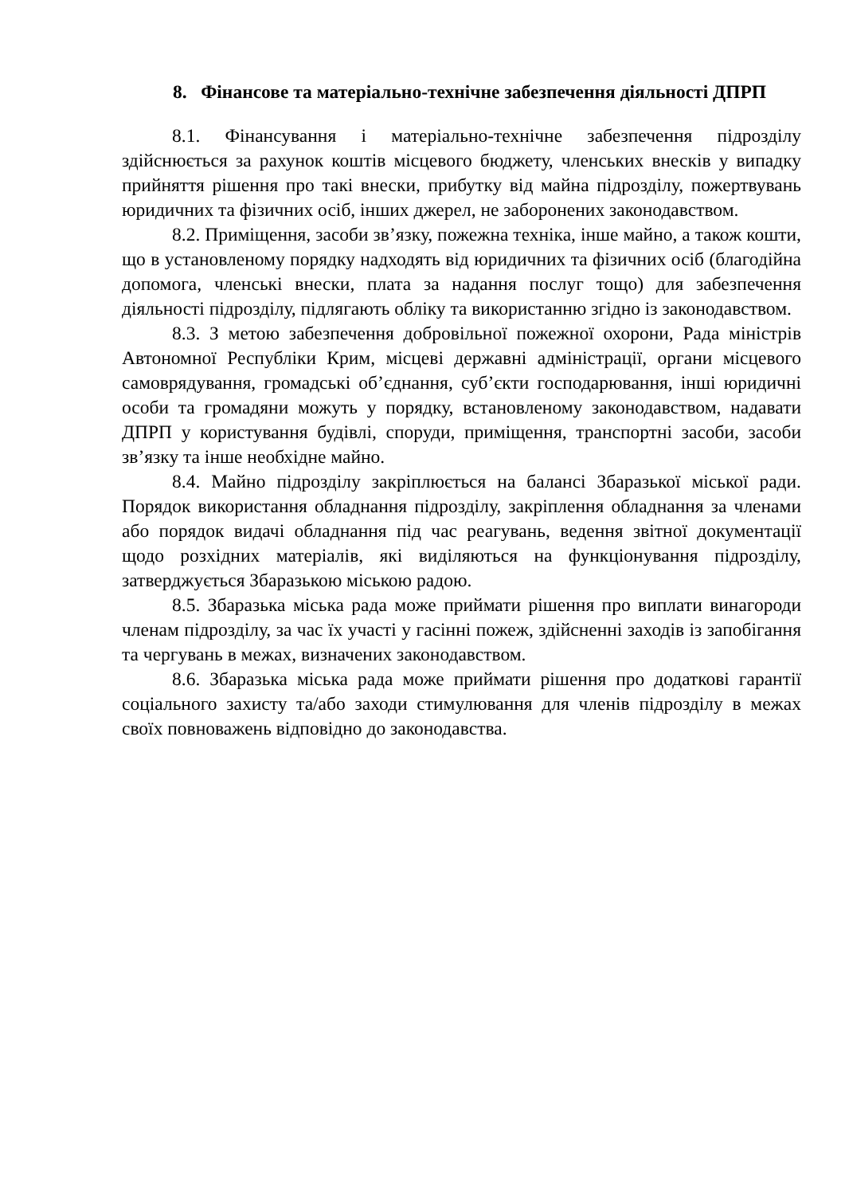8. Фінансове та матеріально-технічне забезпечення діяльності ДПРП
8.1. Фінансування і матеріально-технічне забезпечення підрозділу здійснюється за рахунок коштів місцевого бюджету, членських внесків у випадку прийняття рішення про такі внески, прибутку від майна підрозділу, пожертвувань юридичних та фізичних осіб, інших джерел, не заборонених законодавством.
8.2. Приміщення, засоби зв’язку, пожежна техніка, інше майно, а також кошти, що в установленому порядку надходять від юридичних та фізичних осіб (благодійна допомога, членські внески, плата за надання послуг тощо) для забезпечення діяльності підрозділу, підлягають обліку та використанню згідно із законодавством.
8.3. З метою забезпечення добровільної пожежної охорони, Рада міністрів Автономної Республіки Крим, місцеві державні адміністрації, органи місцевого самоврядування, громадські об’єднання, суб’єкти господарювання, інші юридичні особи та громадяни можуть у порядку, встановленому законодавством, надавати ДПРП у користування будівлі, споруди, приміщення, транспортні засоби, засоби зв’язку та інше необхідне майно.
8.4. Майно підрозділу закріплюється на балансі Збаразької міської ради. Порядок використання обладнання підрозділу, закріплення обладнання за членами або порядок видачі обладнання під час реагувань, ведення звітної документації щодо розхідних матеріалів, які виділяються на функціонування підрозділу, затверджується Збаразькою міською радою.
8.5. Збаразька міська рада може приймати рішення про виплати винагороди членам підрозділу, за час їх участі у гасінні пожеж, здійсненні заходів із запобігання та чергувань в межах, визначених законодавством.
8.6. Збаразька міська рада може приймати рішення про додаткові гарантії соціального захисту та/або заходи стимулювання для членів підрозділу в межах своїх повноважень відповідно до законодавства.